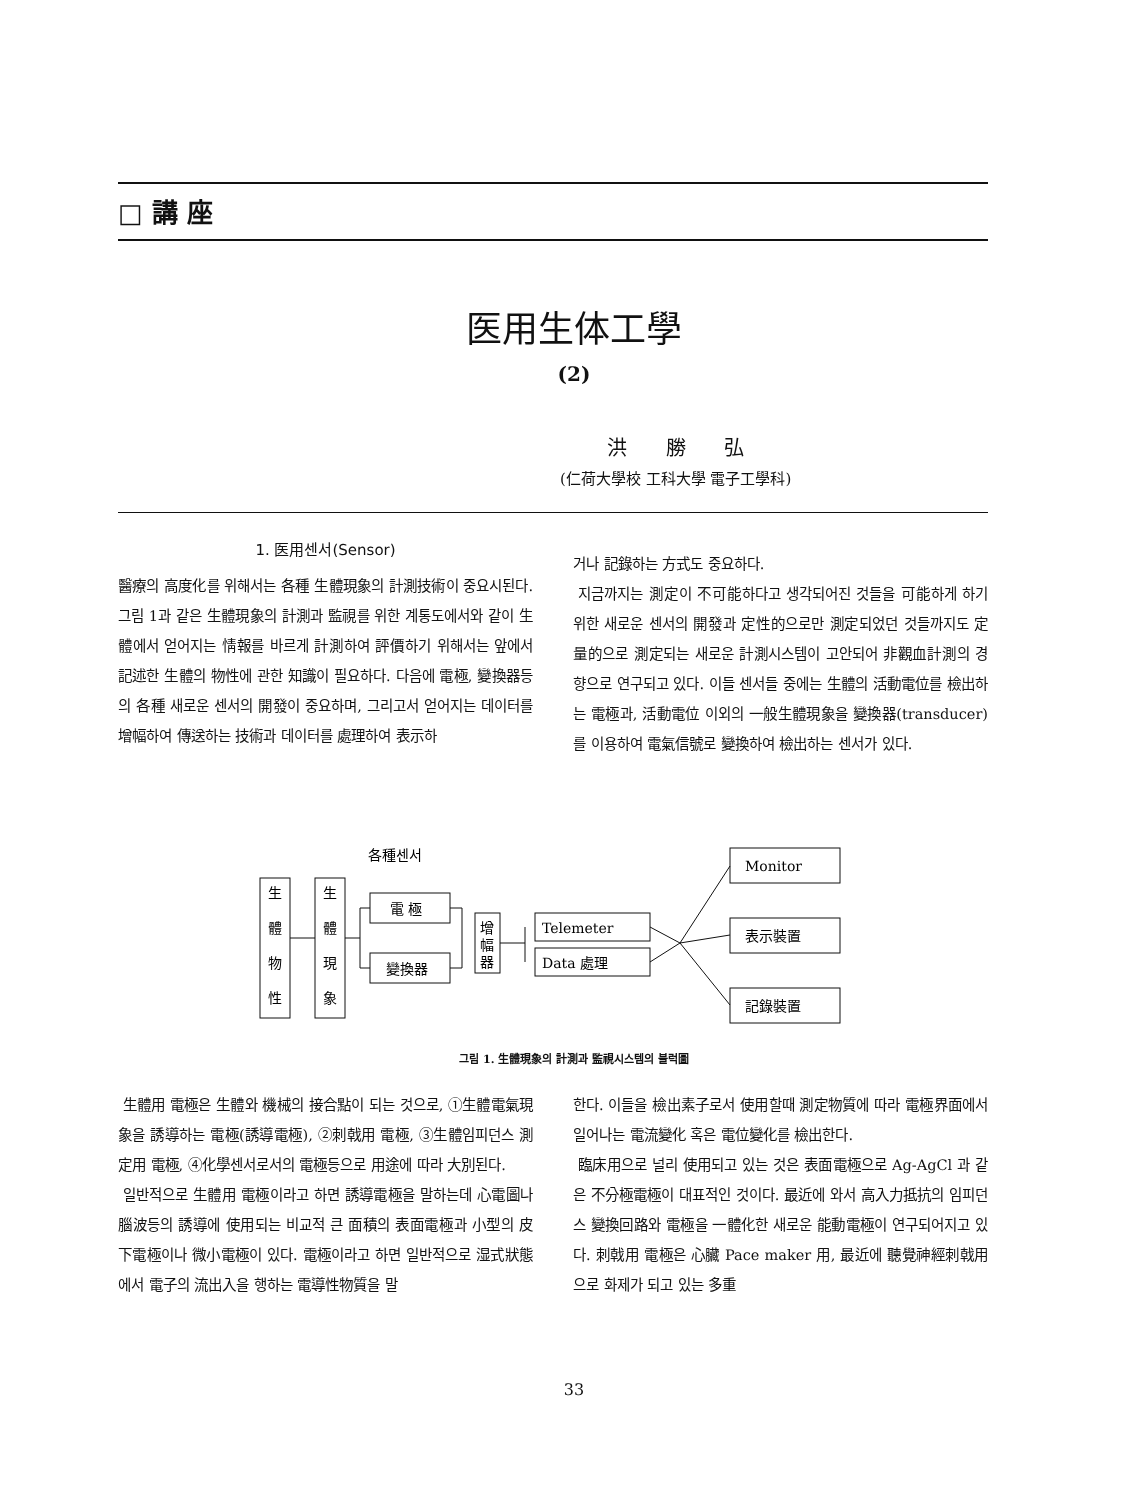□ 講 座
医用生体工學
(2)
洪 勝 弘
(仁荷大學校 工科大學 電子工學科)
1. 医用센서(Sensor)
醫療의 高度化를 위해서는 各種 生體現象의 計測技術이 중요시된다. 그림 1과 같은 生體現象의 計測과 監視를 위한 계통도에서와 같이 生體에서 얻어지는 情報를 바르게 計測하여 評價하기 위해서는 앞에서 記述한 生體의 物性에 관한 知識이 필요하다. 다음에 電極, 變換器등의 各種 새로운 센서의 開發이 중요하며, 그리고서 얻어지는 데이터를 增幅하여 傳送하는 技術과 데이터를 處理하여 表示하
거나 記錄하는 方式도 중요하다.
지금까지는 測定이 不可能하다고 생각되어진 것들을 可能하게 하기 위한 새로운 센서의 開發과 定性的으로만 測定되었던 것들까지도 定量的으로 測定되는 새로운 計測시스템이 고안되어 非觀血計測의 경향으로 연구되고 있다. 이들 센서들 중에는 生體의 活動電位를 檢出하는 電極과, 活動電位 이외의 一般生體現象을 變換器(transducer)를 이용하여 電氣信號로 變換하여 檢出하는 센서가 있다.
各種센서
生
體
物
性
生
體
現
象
電 極
變換器
增
幅
器
Telemeter
Data 處理
Monitor
表示裝置
記錄裝置
그림 1. 生體現象의 計測과 監視시스템의 블럭圖
生體用 電極은 生體와 機械의 接合點이 되는 것으로, ①生體電氣現象을 誘導하는 電極(誘導電極), ②刺戟用 電極, ③生體임피던스 測定用 電極, ④化學센서로서의 電極등으로 用途에 따라 大別된다.
일반적으로 生體用 電極이라고 하면 誘導電極을 말하는데 心電圖나腦波등의 誘導에 使用되는 비교적 큰 面積의 表面電極과 小型의 皮下電極이나 微小電極이 있다. 電極이라고 하면 일반적으로 湿式狀態에서 電子의 流出入을 행하는 電導性物質을 말
한다. 이들을 檢出素子로서 使用할때 測定物質에 따라 電極界面에서 일어나는 電流變化 혹은 電位變化를 檢出한다.
臨床用으로 널리 使用되고 있는 것은 表面電極으로 Ag-AgCl 과 같은 不分極電極이 대표적인 것이다. 最近에 와서 高入力抵抗의 임피던스 變換回路와 電極을 一體化한 새로운 能動電極이 연구되어지고 있다. 刺戟用 電極은 心臟 Pace maker 用, 最近에 聽覺神經刺戟用으로 화제가 되고 있는 多重
33